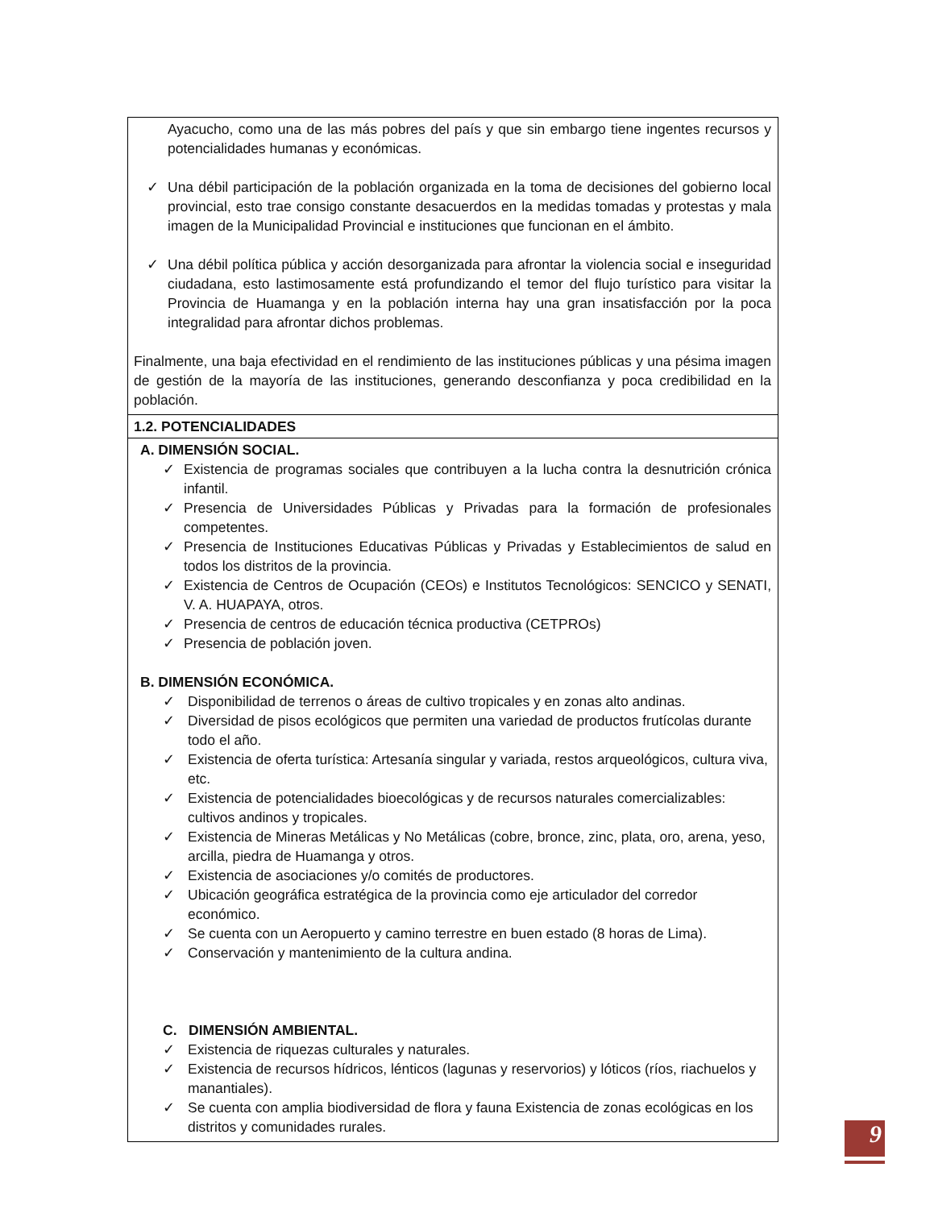| Ayacucho, como una de las más pobres del país y que sin embargo tiene ingentes recursos y potencialidades humanas y económicas. ✓ Una débil participación de la población organizada en la toma de decisiones del gobierno local provincial, esto trae consigo constante desacuerdos en la medidas tomadas y protestas y mala imagen de la Municipalidad Provincial e instituciones que funcionan en el ámbito. ✓ Una débil política pública y acción desorganizada para afrontar la violencia social e inseguridad ciudadana, esto lastimosamente está profundizando el temor del flujo turístico para visitar la Provincia de Huamanga y en la población interna hay una gran insatisfacción por la poca integralidad para afrontar dichos problemas. Finalmente, una baja efectividad en el rendimiento de las instituciones públicas y una pésima imagen de gestión de la mayoría de las instituciones, generando desconfianza y poca credibilidad en la población. |
| 1.2. POTENCIALIDADES |
| A. DIMENSIÓN SOCIAL. ✓ Existencia de programas sociales que contribuyen a la lucha contra la desnutrición crónica infantil. ✓ Presencia de Universidades Públicas y Privadas para la formación de profesionales competentes. ✓ Presencia de Instituciones Educativas Públicas y Privadas y Establecimientos de salud en todos los distritos de la provincia. ✓ Existencia de Centros de Ocupación (CEOs) e Institutos Tecnológicos: SENCICO y SENATI, V. A. HUAPAYA, otros. ✓ Presencia de centros de educación técnica productiva (CETPROs) ✓ Presencia de población joven. B. DIMENSIÓN ECONÓMICA. ✓ Disponibilidad de terrenos o áreas de cultivo tropicales y en zonas alto andinas. ✓ Diversidad de pisos ecológicos que permiten una variedad de productos frutícolas durante todo el año. ✓ Existencia de oferta turística: Artesanía singular y variada, restos arqueológicos, cultura viva, etc. ✓ Existencia de potencialidades bioecológicas y de recursos naturales comercializables: cultivos andinos y tropicales. ✓ Existencia de Mineras Metálicas y No Metálicas (cobre, bronce, zinc, plata, oro, arena, yeso, arcilla, piedra de Huamanga y otros. ✓ Existencia de asociaciones y/o comités de productores. ✓ Ubicación geográfica estratégica de la provincia como eje articulador del corredor económico. ✓ Se cuenta con un Aeropuerto y camino terrestre en buen estado (8 horas de Lima). ✓ Conservación y mantenimiento de la cultura andina. C. DIMENSIÓN AMBIENTAL. ✓ Existencia de riquezas culturales y naturales. ✓ Existencia de recursos hídricos, lénticos (lagunas y reservorios) y lóticos (ríos, riachuelos y manantiales). ✓ Se cuenta con amplia biodiversidad de flora y fauna Existencia de zonas ecológicas en los distritos y comunidades rurales. |
9